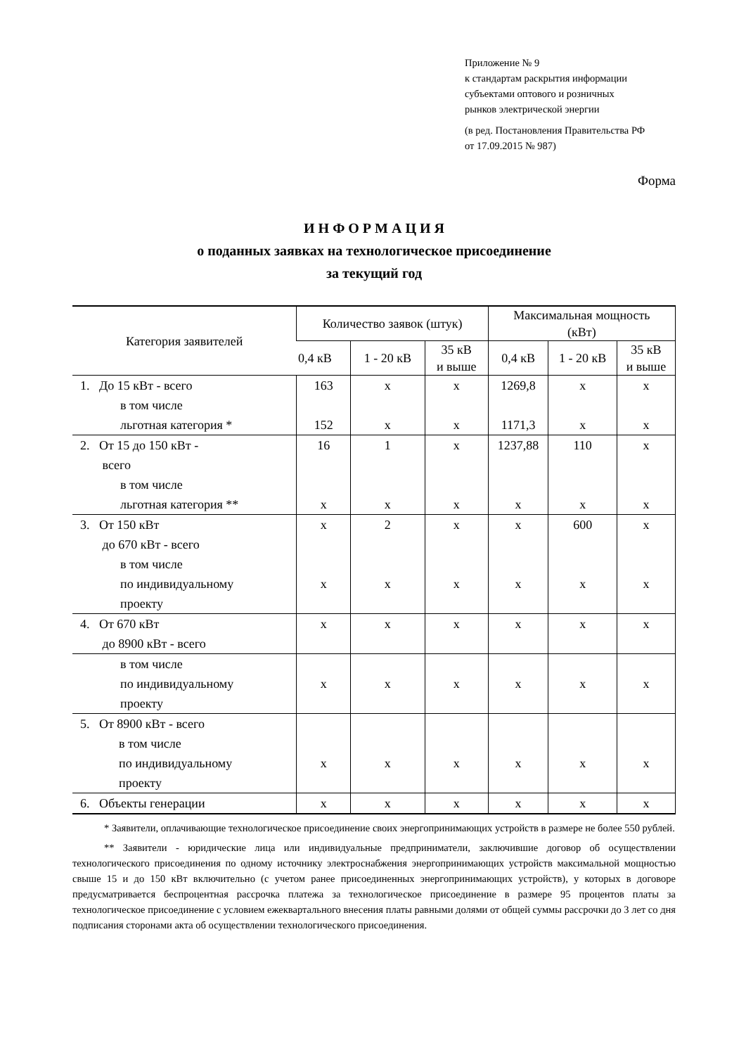Приложение № 9
к стандартам раскрытия информации
субъектами оптового и розничных
рынков электрической энергии
(в ред. Постановления Правительства РФ
от 17.09.2015 № 987)
Форма
И Н Ф О Р М А Ц И Я
о поданных заявках на технологическое присоединение
за текущий год
| Категория заявителей | Количество заявок (штук) | | | Максимальная мощность (кВт) | | |
| --- | --- | --- | --- | --- | --- | --- |
| | 0,4 кВ | 1 - 20 кВ | 35 кВ и выше | 0,4 кВ | 1 - 20 кВ | 35 кВ и выше |
| 1. До 15 кВт - всего | 163 | х | х | 1269,8 | х | х |
| в том числе | | | | | | |
| льготная категория * | 152 | х | х | 1171,3 | х | х |
| 2. От 15 до 150 кВт - всего | 16 | 1 | х | 1237,88 | 110 | х |
| в том числе | | | | | | |
| льготная категория ** | х | х | х | х | х | х |
| 3. От 150 кВт до 670 кВт - всего | х | 2 | х | х | 600 | х |
| в том числе по индивидуальному проекту | х | х | х | х | х | х |
| 4. От 670 кВт до 8900 кВт - всего | х | х | х | х | х | х |
| в том числе по индивидуальному проекту | х | х | х | х | х | х |
| 5. От 8900 кВт - всего в том числе по индивидуальному проекту | х | х | х | х | х | х |
| 6. Объекты генерации | х | х | х | х | х | х |
* Заявители, оплачивающие технологическое присоединение своих энергопринимающих устройств в размере не более 550 рублей.
** Заявители - юридические лица или индивидуальные предприниматели, заключившие договор об осуществлении технологического присоединения по одному источнику электроснабжения энергопринимающих устройств максимальной мощностью свыше 15 и до 150 кВт включительно (с учетом ранее присоединенных энергопринимающих устройств), у которых в договоре предусматривается беспроцентная рассрочка платежа за технологическое присоединение в размере 95 процентов платы за технологическое присоединение с условием ежеквартального внесения платы равными долями от общей суммы рассрочки до 3 лет со дня подписания сторонами акта об осуществлении технологического присоединения.